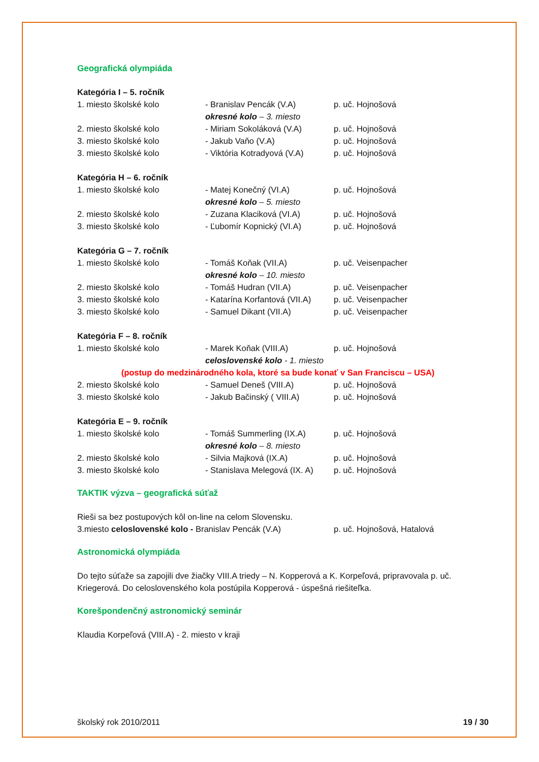Geografická olympiáda
Kategória I – 5. ročník
1. miesto školské kolo - Branislav Pencák (V.A) p. uč. Hojnošová
okresné kolo – 3. miesto
2. miesto školské kolo - Miriam Sokoláková (V.A) p. uč. Hojnošová
3. miesto školské kolo - Jakub Vaňo (V.A) p. uč. Hojnošová
3. miesto školské kolo - Viktória Kotradyová (V.A)
p. uč. Hojnošová
Kategória H – 6. ročník
1. miesto školské kolo - Matej Konečný (VI.A) p. uč. Hojnošová
okresné kolo – 5. miesto
2. miesto školské kolo - Zuzana Klaciková (VI.A) p. uč. Hojnošová
3. miesto školské kolo - Ľubomír Kopnický (VI.A) p. uč. Hojnošová
Kategória G – 7. ročník
1. miesto školské kolo - Tomáš Koňak (VII.A) p. uč. Veisenpacher
okresné kolo – 10. miesto
2. miesto školské kolo - Tomáš Hudran (VII.A) p. uč. Veisenpacher
3. miesto školské kolo - Katarína Korfantová (VII.A)
p. uč. Veisenpacher
3. miesto školské kolo - Samuel Dikant (VII.A) p. uč. Veisenpacher
Kategória F – 8. ročník
1. miesto školské kolo - Marek Koňak (VIII.A) p. uč. Hojnošová
celoslovenské kolo - 1. miesto
(postup do medzinárodného kola, ktoré sa bude konať v San Franciscu – USA)
2. miesto školské kolo - Samuel Deneš (VIII.A) p. uč. Hojnošová
3. miesto školské kolo - Jakub Bačinský ( VIII.A)
p. uč. Hojnošová
Kategória E – 9. ročník
1. miesto školské kolo - Tomáš Summerling (IX.A) p. uč. Hojnošová
okresné kolo – 8. miesto
2. miesto školské kolo - Silvia Majková (IX.A) p. uč. Hojnošová
3. miesto školské kolo - Stanislava Melegová (IX. A)
p. uč. Hojnošová
TAKTIK výzva – geografická súťaž
Rieši sa bez postupových kôl on-line na celom Slovensku.
3.miesto celoslovenské kolo - Branislav Pencák (V.A)
p. uč. Hojnošová, Hatalová
Astronomická olympiáda
Do tejto súťaže sa zapojili dve žiačky VIII.A triedy – N. Kopperová a K. Korpeľová, pripravovala p. uč. Kriegerová. Do celoslovenského kola postúpila Kopperová - úspešná riešiteľka.
Korešpondenčný astronomický seminár
Klaudia Korpeľová (VIII.A) - 2. miesto v kraji
školský rok 2010/2011 19 / 30